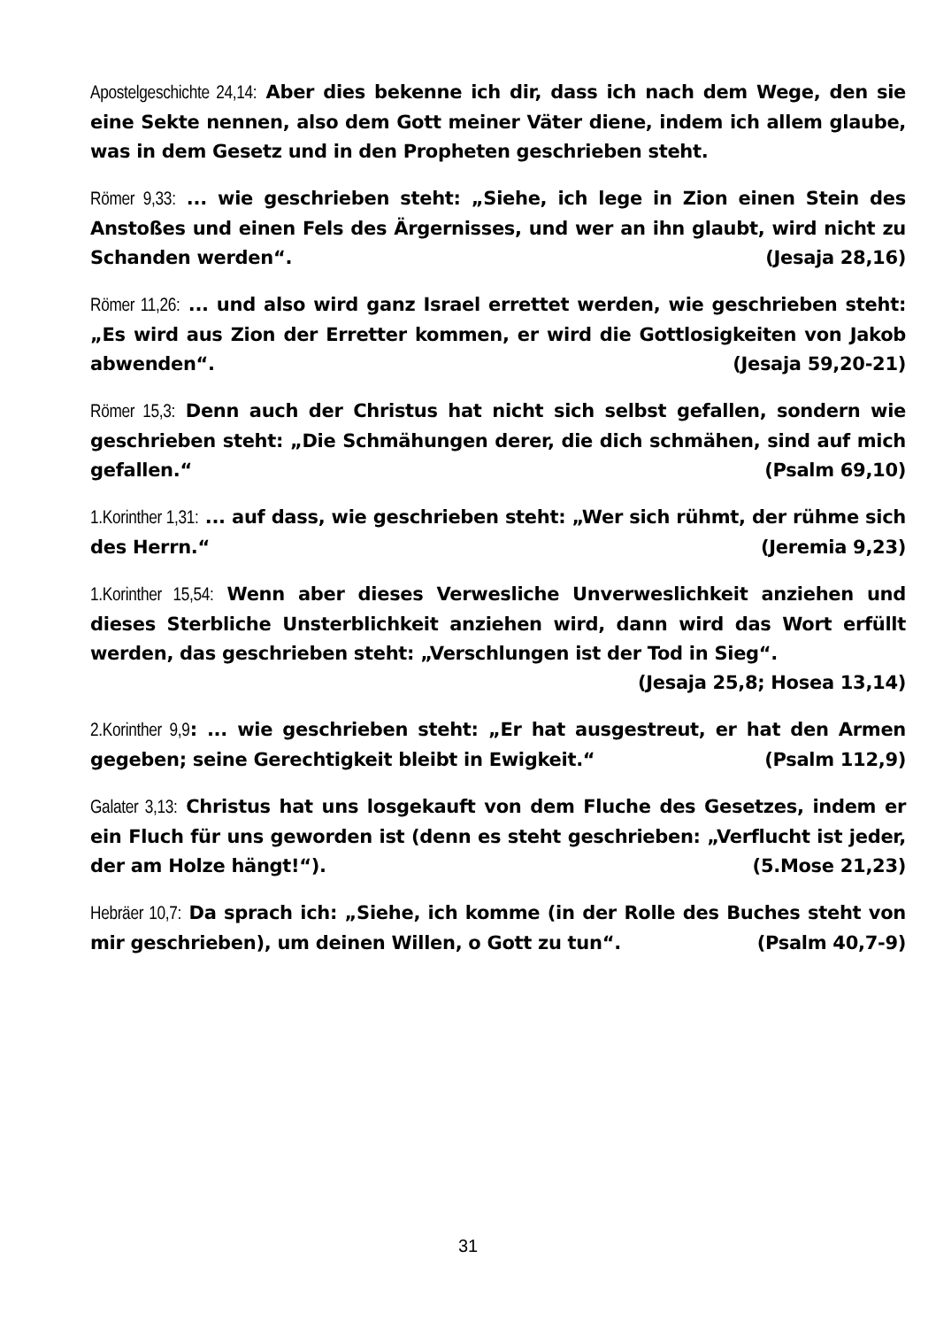Apostelgeschichte 24,14: Aber dies bekenne ich dir, dass ich nach dem Wege, den sie eine Sekte nennen, also dem Gott meiner Väter diene, indem ich allem glaube, was in dem Gesetz und in den Propheten geschrieben steht.
Römer 9,33: ... wie geschrieben steht: „Siehe, ich lege in Zion einen Stein des Anstoßes und einen Fels des Ärgernisses, und wer an ihn glaubt, wird nicht zu Schanden werden“. (Jesaja 28,16)
Römer 11,26: ... und also wird ganz Israel errettet werden, wie geschrieben steht: „Es wird aus Zion der Erretter kommen, er wird die Gottlosigkeiten von Jakob abwenden“. (Jesaja 59,20-21)
Römer 15,3: Denn auch der Christus hat nicht sich selbst gefallen, sondern wie geschrieben steht: „Die Schmähungen derer, die dich schmähen, sind auf mich gefallen.“ (Psalm 69,10)
1.Korinther 1,31: ... auf dass, wie geschrieben steht: „Wer sich rühmt, der rühme sich des Herrn.“ (Jeremia 9,23)
1.Korinther 15,54: Wenn aber dieses Verwesliche Unverweslichkeit anziehen und dieses Sterbliche Unsterblichkeit anziehen wird, dann wird das Wort erfüllt werden, das geschrieben steht: „Verschlungen ist der Tod in Sieg“.
(Jesaja 25,8; Hosea 13,14)
2.Korinther 9,9: ... wie geschrieben steht: „Er hat ausgestreut, er hat den Armen gegeben; seine Gerechtigkeit bleibt in Ewigkeit.“ (Psalm 112,9)
Galater 3,13: Christus hat uns losgekauft von dem Fluche des Gesetzes, indem er ein Fluch für uns geworden ist (denn es steht geschrieben: „Verflucht ist jeder, der am Holze hängt!“). (5.Mose 21,23)
Hebräer 10,7: Da sprach ich: „Siehe, ich komme (in der Rolle des Buches steht von mir geschrieben), um deinen Willen, o Gott zu tun“. (Psalm 40,7-9)
31